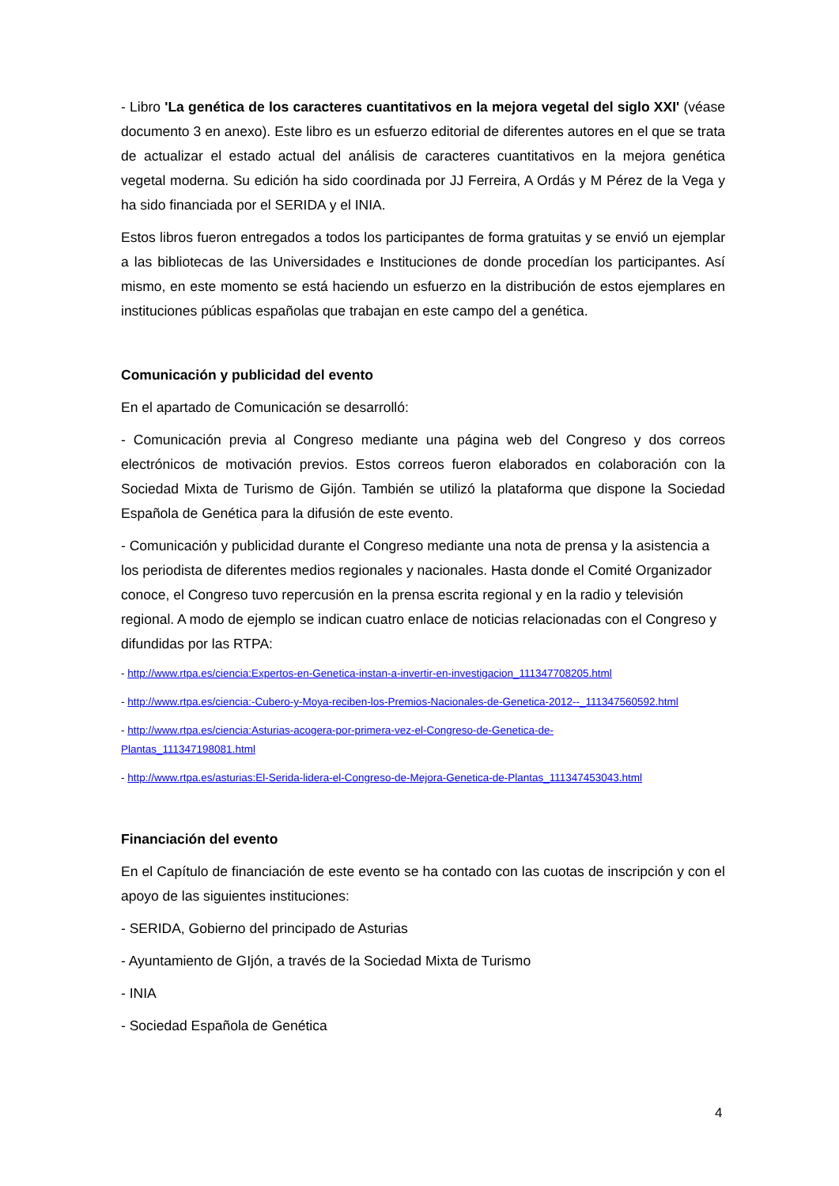- Libro 'La genética de los caracteres cuantitativos en la mejora vegetal del siglo XXI' (véase documento 3 en anexo). Este libro es un esfuerzo editorial de diferentes autores en el que se trata de actualizar el estado actual del análisis de caracteres cuantitativos en la mejora genética vegetal moderna. Su edición ha sido coordinada por JJ Ferreira, A Ordás y M Pérez de la Vega y ha sido financiada por el SERIDA y el INIA.
Estos libros fueron entregados a todos los participantes de forma gratuitas y se envió un ejemplar a las bibliotecas de las Universidades e Instituciones de donde procedían los participantes. Así mismo, en este momento se está haciendo un esfuerzo en la distribución de estos ejemplares en instituciones públicas españolas que trabajan en este campo del a genética.
Comunicación y publicidad del evento
En el apartado de Comunicación se desarrolló:
- Comunicación previa al Congreso mediante una página web del Congreso y dos correos electrónicos de motivación previos. Estos correos fueron elaborados en colaboración con la Sociedad Mixta de Turismo de Gijón. También se utilizó la plataforma que dispone la Sociedad Española de Genética para la difusión de este evento.
- Comunicación y publicidad durante el Congreso mediante una nota de prensa y la asistencia a los periodista de diferentes medios regionales y nacionales. Hasta donde el Comité Organizador conoce, el Congreso tuvo repercusión en la prensa escrita regional y en la radio y televisión regional. A modo de ejemplo se indican cuatro enlace de noticias relacionadas con el Congreso y difundidas por las RTPA:
- http://www.rtpa.es/ciencia:Expertos-en-Genetica-instan-a-invertir-en-investigacion_111347708205.html
- http://www.rtpa.es/ciencia:-Cubero-y-Moya-reciben-los-Premios-Nacionales-de-Genetica-2012--_111347560592.html
- http://www.rtpa.es/ciencia:Asturias-acogera-por-primera-vez-el-Congreso-de-Genetica-de-
Plantas_111347198081.html
- http://www.rtpa.es/asturias:El-Serida-lidera-el-Congreso-de-Mejora-Genetica-de-Plantas_111347453043.html
Financiación del evento
En el Capítulo de financiación de este evento se ha contado con las cuotas de inscripción y con el apoyo de las siguientes instituciones:
- SERIDA, Gobierno del principado de Asturias
- Ayuntamiento de GIjón, a través de la Sociedad Mixta de Turismo
- INIA
- Sociedad Española de Genética
4